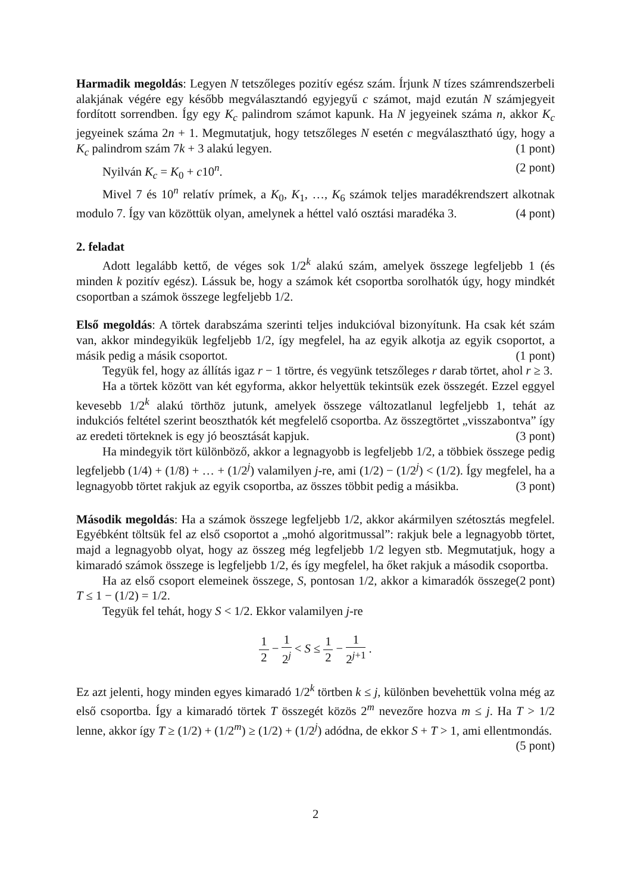Harmadik megoldás: Legyen N tetszőleges pozitív egész szám. Írjunk N tízes számrendszerbeli alakjának végére egy később megválasztandó egyjegyű c számot, majd ezután N számjegyeit fordított sorrendben. Így egy K<sub>c</sub> palindrom számot kapunk. Ha N jegyeinek száma n, akkor K<sub>c</sub> jegyeinek száma 2n + 1. Megmutatjuk, hogy tetszőleges N esetén c megválasztható úgy, hogy a K<sub>c</sub> palindrom szám 7k + 3 alakú legyen. (1 pont)
Nyilván K<sub>c</sub> = K<sub>0</sub> + c10<sup>n</sup>. (2 pont)
Mivel 7 és 10<sup>n</sup> relatív prímek, a K<sub>0</sub>, K<sub>1</sub>, …, K<sub>6</sub> számok teljes maradékrendszert alkotnak modulo 7. Így van közöttük olyan, amelynek a héttel való osztási maradéka 3. (4 pont)
2. feladat
Adott legalább kettő, de véges sok 1/2<sup>k</sup> alakú szám, amelyek összege legfeljebb 1 (és minden k pozitív egész). Lássuk be, hogy a számok két csoportba sorolhatók úgy, hogy mindkét csoportban a számok összege legfeljebb 1/2.
Első megoldás: A törtek darabszáma szerinti teljes indukcióval bizonyítunk. Ha csak két szám van, akkor mindegyikük legfeljebb 1/2, így megfelel, ha az egyik alkotja az egyik csoportot, a másik pedig a másik csoportot. (1 pont)
Tegyük fel, hogy az állítás igaz r − 1 törtre, és vegyünk tetszőleges r darab törtet, ahol r ≥ 3.
Ha a törtek között van két egyforma, akkor helyettük tekintsük ezek összegét. Ezzel eggyel kevesebb 1/2<sup>k</sup> alakú törthöz jutunk, amelyek összege változatlanul legfeljebb 1, tehát az indukciós feltétel szerint beoszthatók két megfelelő csoportba. Az összegtörtet „visszabontva” így az eredeti törteknek is egy jó beosztását kapjuk. (3 pont)
Ha mindegyik tört különböző, akkor a legnagyobb is legfeljebb 1/2, a többiek összege pedig legfeljebb (1/4) + (1/8) + … + (1/2<sup>j</sup>) valamilyen j-re, ami (1/2) − (1/2<sup>j</sup>) < (1/2). Így megfelel, ha a legnagyobb törtet rakjuk az egyik csoportba, az összes többit pedig a másikba. (3 pont)
Második megoldás: Ha a számok összege legfeljebb 1/2, akkor akármilyen szétosztás megfelel. Egyébként töltsük fel az első csoportot a „mohó algoritmussal”: rakjuk bele a legnagyobb törtet, majd a legnagyobb olyat, hogy az összeg még legfeljebb 1/2 legyen stb. Megmutatjuk, hogy a kimaradó számok összege is legfeljebb 1/2, és így megfelel, ha őket rakjuk a második csoportba. (2 pont)
Ha az első csoport elemeinek összege, S, pontosan 1/2, akkor a kimaradók összege T ≤ 1 − (1/2) = 1/2.
Tegyük fel tehát, hogy S < 1/2. Ekkor valamilyen j-re
1 2 − 1 2<sup>j</sup> < S ≤ 1 2 − 1 2<sup>j+1</sup> .
Ez azt jelenti, hogy minden egyes kimaradó 1/2<sup>k</sup> törtben k ≤ j, különben bevehettük volna még az első csoportba. Így a kimaradó törtek T összegét közös 2<sup>m</sup> nevezőre hozva m ≤ j. Ha T > 1/2 lenne, akkor így T ≥ (1/2) + (1/2<sup>m</sup>) ≥ (1/2) + (1/2<sup>j</sup>) adódna, de ekkor S + T > 1, ami ellentmondás. (5 pont)
2